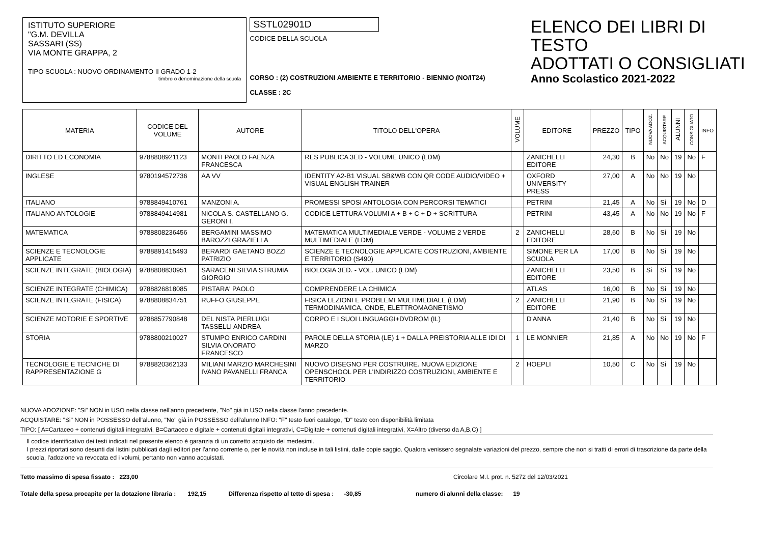ISTITUTO SUPERIORE
"G.M. DEVILLA
SASSARI (SS)
VIA MONTE GRAPPA, 2
TIPO SCUOLA : NUOVO ORDINAMENTO II GRADO 1-2
timbro o denominazione della scuola
SSTL02901D
CODICE DELLA SCUOLA
CORSO : (2) COSTRUZIONI AMBIENTE E TERRITORIO - BIENNIO (NO/IT24)
CLASSE : 2C
ELENCO DEI LIBRI DI TESTO
ADOTTATI O CONSIGLIATI
Anno Scolastico 2021-2022
| MATERIA | CODICE DEL VOLUME | AUTORE | TITOLO DELL'OPERA | VOLUME | EDITORE | PREZZO | TIPO | NUOVA ADOZ. | ACQUISTARE | ALUNNI | CONSIGLIATO | INFO |
| --- | --- | --- | --- | --- | --- | --- | --- | --- | --- | --- | --- | --- |
| DIRITTO ED ECONOMIA | 9788808921123 | MONTI PAOLO FAENZA FRANCESCA | RES PUBLICA 3ED - VOLUME UNICO (LDM) | | ZANICHELLI EDITORE | 24,30 | B | No | No | 19 | No | F |
| INGLESE | 9780194572736 | AA VV | IDENTITY A2-B1 VISUAL SB&WB CON QR CODE AUDIO/VIDEO + VISUAL ENGLISH TRAINER | | OXFORD UNIVERSITY PRESS | 27,00 | A | No | No | 19 | No | |
| ITALIANO | 9788849410761 | MANZONI A. | PROMESSI SPOSI ANTOLOGIA CON PERCORSI TEMATICI | | PETRINI | 21,45 | A | No | Si | 19 | No | D |
| ITALIANO ANTOLOGIE | 9788849414981 | NICOLA S. CASTELLANO G. GERONI I. | CODICE LETTURA VOLUMI A + B + C + D + SCRITTURA | | PETRINI | 43,45 | A | No | No | 19 | No | F |
| MATEMATICA | 9788808236456 | BERGAMINI MASSIMO BAROZZI GRAZIELLA | MATEMATICA MULTIMEDIALE VERDE - VOLUME 2 VERDE MULTIMEDIALE (LDM) | 2 | ZANICHELLI EDITORE | 28,60 | B | No | Si | 19 | No | |
| SCIENZE E TECNOLOGIE APPLICATE | 9788891415493 | BERARDI GAETANO BOZZI PATRIZIO | SCIENZE E TECNOLOGIE APPLICATE COSTRUZIONI, AMBIENTE E TERRITORIO (S490) | | SIMONE PER LA SCUOLA | 17,00 | B | No | Si | 19 | No | |
| SCIENZE INTEGRATE (BIOLOGIA) | 9788808830951 | SARACENI SILVIA STRUMIA GIORGIO | BIOLOGIA 3ED. - VOL. UNICO (LDM) | | ZANICHELLI EDITORE | 23,50 | B | Si | Si | 19 | No | |
| SCIENZE INTEGRATE (CHIMICA) | 9788826818085 | PISTARA' PAOLO | COMPRENDERE LA CHIMICA | | ATLAS | 16,00 | B | No | Si | 19 | No | |
| SCIENZE INTEGRATE (FISICA) | 9788808834751 | RUFFO GIUSEPPE | FISICA LEZIONI E PROBLEMI MULTIMEDIALE (LDM) TERMODINAMICA, ONDE, ELETTROMAGNETISMO | 2 | ZANICHELLI EDITORE | 21,90 | B | No | Si | 19 | No | |
| SCIENZE MOTORIE E SPORTIVE | 9788857790848 | DEL NISTA PIERLUIGI TASSELLI ANDREA | CORPO E I SUOI LINGUAGGI+DVDROM (IL) | | D'ANNA | 21,40 | B | No | Si | 19 | No | |
| STORIA | 9788800210027 | STUMPO ENRICO CARDINI SILVIA ONORATO FRANCESCO | PAROLE DELLA STORIA (LE) 1 + DALLA PREISTORIA ALLE IDI DI MARZO | 1 | LE MONNIER | 21,85 | A | No | No | 19 | No | F |
| TECNOLOGIE E TECNICHE DI RAPPRESENTAZIONE G | 9788820362133 | MILIANI MARZIO MARCHESINI IVANO PAVANELLI FRANCA | NUOVO DISEGNO PER COSTRUIRE. NUOVA EDIZIONE OPENSCHOOL PER L'INDIRIZZO COSTRUZIONI, AMBIENTE E TERRITORIO | 2 | HOEPLI | 10,50 | C | No | Si | 19 | No | |
NUOVA ADOZIONE: "Si" NON in USO nella classe nell'anno precedente, "No" già in USO nella classe l'anno precedente.
ACQUISTARE: "Si" NON in POSSESSO dell'alunno, "No" già in POSSESSO dell'alunno INFO: "F" testo fuori catalogo, "D" testo con disponibilità limitata
TIPO: [ A=Cartaceo + contenuti digitali integrativi, B=Cartaceo e digitale + contenuti digitali integrativi, C=Digitale + contenuti digitali integrativi, X=Altro (diverso da A,B,C) ]
Il codice identificativo dei testi indicati nel presente elenco è garanzia di un corretto acquisto dei medesimi.
I prezzi riportati sono desunti dai listini pubblicati dagli editori per l'anno corrente o, per le novità non incluse in tali listini, dalle copie saggio. Qualora venissero segnalate variazioni del prezzo, sempre che non si tratti di errori di trascrizione da parte della scuola, l'adozione va revocata ed i volumi, pertanto non vanno acquistati.
Tetto massimo di spesa fissato : 223,00 Circolare M.I. prot. n. 5272 del 12/03/2021
Totale della spesa procapite per la dotazione libraria : 192,15 Differenza rispetto al tetto di spesa : -30,85 numero di alunni della classe: 19